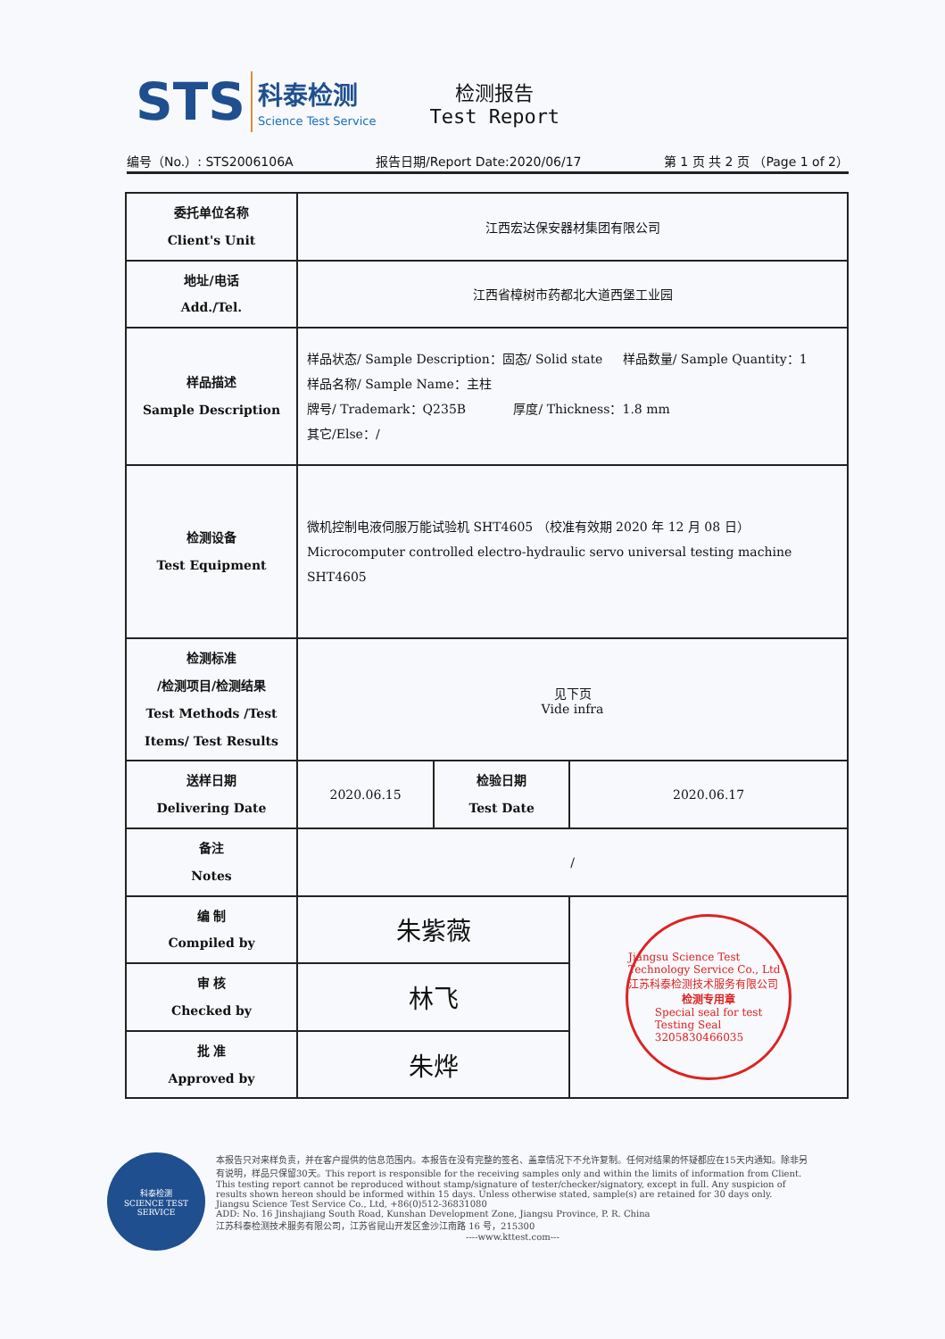STS
科泰检测
Science Test Service
检测报告
Test Report
编号（No.）: STS2006106A 报告日期/Report Date:2020/06/17 第 1 页 共 2 页 （Page 1 of 2）
| 委托单位名称 Client's Unit | 江西宏达保安器材集团有限公司 | | |
| 地址/电话 Add./Tel. | 江西省樟树市药都北大道西堡工业园 | | |
| 样品描述 Sample Description | 样品状态/ Sample Description：固态/ Solid state 样品数量/ Sample Quantity：1 样品名称/ Sample Name：主柱 牌号/ Trademark：Q235B 厚度/ Thickness：1.8 mm 其它/Else：/ | | |
| 检测设备 Test Equipment | 微机控制电液伺服万能试验机 SHT4605 （校准有效期 2020 年 12 月 08 日） Microcomputer controlled electro-hydraulic servo universal testing machine SHT4605 | | |
| 检测标准 /检测项目/检测结果 Test Methods /Test Items/ Test Results | 见下页 Vide infra | | |
| 送样日期 Delivering Date | 2020.06.15 | 检验日期 Test Date | 2020.06.17 |
| 备注 Notes | / | | |
| 编 制 Compiled by | 朱紫薇 | | Jiangsu Science Test Technology Service Co., Ltd 江苏科泰检测技术服务有限公司 检测专用章 Special seal for test Testing Seal 3205830466035 |
| 审 核 Checked by | 林飞 | | |
| 批 准 Approved by | 朱烨 | | |
科泰检测
SCIENCE TEST SERVICE
本报告只对来样负责，并在客户提供的信息范围内。本报告在没有完整的签名、盖章情况下不允许复制。任何对结果的怀疑都应在15天内通知。除非另有说明，样品只保留30天。This report is responsible for the receiving samples only and within the limits of information from Client. This testing report cannot be reproduced without stamp/signature of tester/checker/signatory, except in full. Any suspicion of results shown hereon should be informed within 15 days. Unless otherwise stated, sample(s) are retained for 30 days only.
Jiangsu Science Test Service Co., Ltd, +86(0)512-36831080
ADD: No. 16 Jinshajiang South Road, Kunshan Development Zone, Jiangsu Province, P. R. China
江苏科泰检测技术服务有限公司，江苏省昆山开发区金沙江南路 16 号，215300
----www.kttest.com---